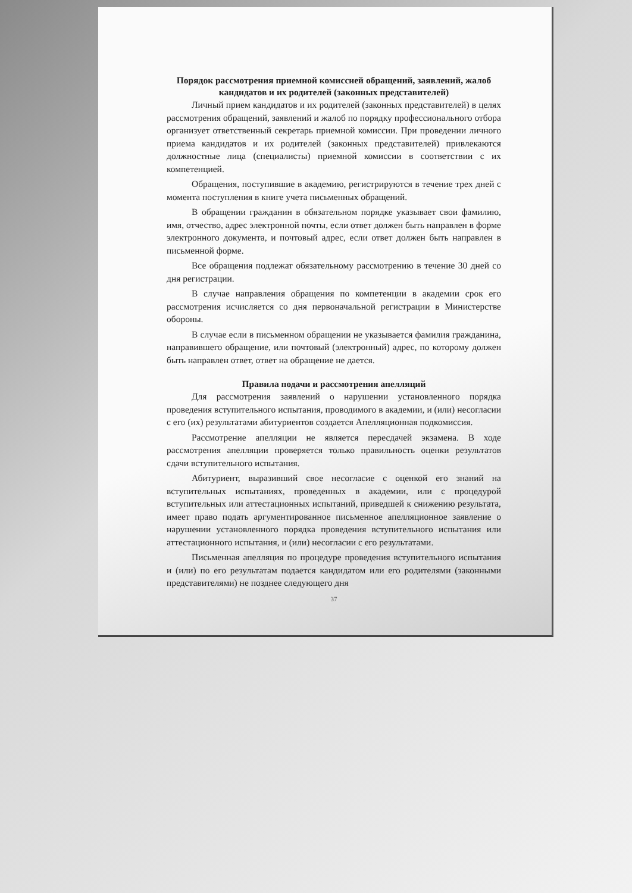Порядок рассмотрения приемной комиссией обращений, заявлений, жалоб кандидатов и их родителей (законных представителей)
Личный прием кандидатов и их родителей (законных представителей) в целях рассмотрения обращений, заявлений и жалоб по порядку профессионального отбора организует ответственный секретарь приемной комиссии. При проведении личного приема кандидатов и их родителей (законных представителей) привлекаются должностные лица (специалисты) приемной комиссии в соответствии с их компетенцией.
Обращения, поступившие в академию, регистрируются в течение трех дней с момента поступления в книге учета письменных обращений.
В обращении гражданин в обязательном порядке указывает свои фамилию, имя, отчество, адрес электронной почты, если ответ должен быть направлен в форме электронного документа, и почтовый адрес, если ответ должен быть направлен в письменной форме.
Все обращения подлежат обязательному рассмотрению в течение 30 дней со дня регистрации.
В случае направления обращения по компетенции в академии срок его рассмотрения исчисляется со дня первоначальной регистрации в Министерстве обороны.
В случае если в письменном обращении не указывается фамилия гражданина, направившего обращение, или почтовый (электронный) адрес, по которому должен быть направлен ответ, ответ на обращение не дается.
Правила подачи и рассмотрения апелляций
Для рассмотрения заявлений о нарушении установленного порядка проведения вступительного испытания, проводимого в академии, и (или) несогласии с его (их) результатами абитуриентов создается Апелляционная подкомиссия.
Рассмотрение апелляции не является пересдачей экзамена. В ходе рассмотрения апелляции проверяется только правильность оценки результатов сдачи вступительного испытания.
Абитуриент, выразивший свое несогласие с оценкой его знаний на вступительных испытаниях, проведенных в академии, или с процедурой вступительных или аттестационных испытаний, приведшей к снижению результата, имеет право подать аргументированное письменное апелляционное заявление о нарушении установленного порядка проведения вступительного испытания или аттестационного испытания, и (или) несогласии с его результатами.
Письменная апелляция по процедуре проведения вступительного испытания и (или) по его результатам подается кандидатом или его родителями (законными представителями) не позднее следующего дня
37